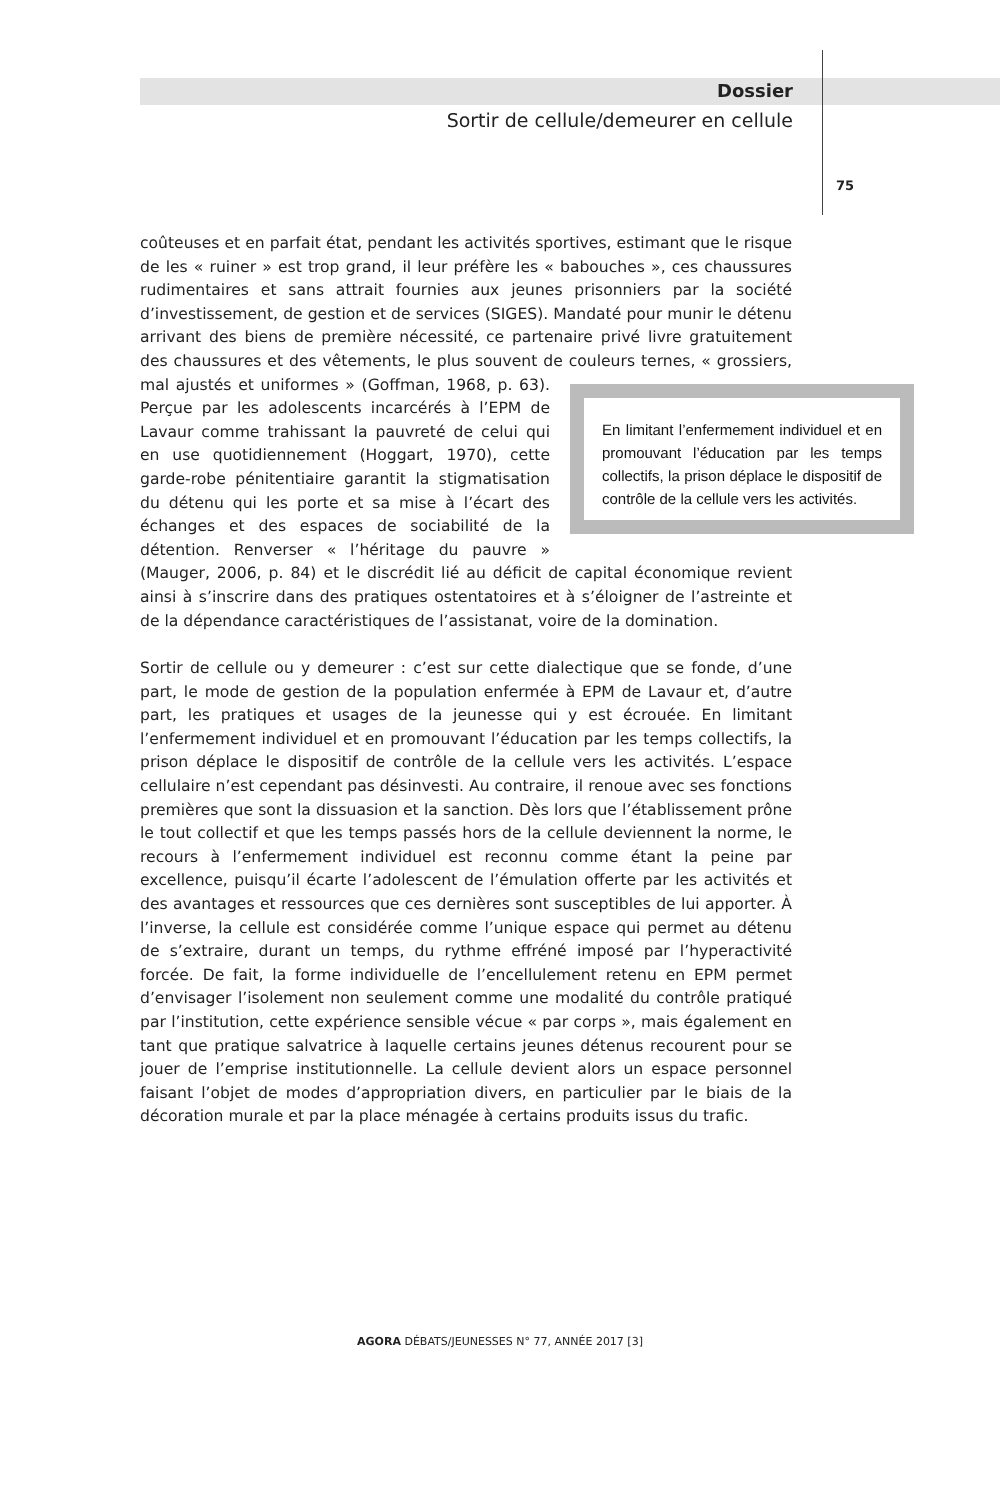Dossier
Sortir de cellule/demeurer en cellule
75
coûteuses et en parfait état, pendant les activités sportives, estimant que le risque de les « ruiner » est trop grand, il leur préfère les « babouches », ces chaussures rudimentaires et sans attrait fournies aux jeunes prisonniers par la société d’investissement, de gestion et de services (SIGES). Mandaté pour munir le détenu arrivant des biens de première nécessité, ce partenaire privé livre gratuitement des chaussures et des vêtements, le plus souvent de couleurs ternes, « grossiers, mal ajustés et uniformes » (Goffman, 1968, p. 63). En limitant l’enfermement individuel et en promouvant l’éducation par les temps collectifs, la prison déplace le dispositif de contrôle de la cellule vers les activités. Perçue par les adolescents incarcérés à l’EPM de Lavaur comme trahissant la pauvreté de celui qui en use quotidiennement (Hoggart, 1970), cette garde-robe pénitentiaire garantit la stigmatisation du détenu qui les porte et sa mise à l’écart des échanges et des espaces de sociabilité de la détention. Renverser « l’héritage du pauvre » (Mauger, 2006, p. 84) et le discrédit lié au déficit de capital économique revient ainsi à s’inscrire dans des pratiques ostentatoires et à s’éloigner de l’astreinte et de la dépendance caractéristiques de l’assistanat, voire de la domination.
Sortir de cellule ou y demeurer : c’est sur cette dialectique que se fonde, d’une part, le mode de gestion de la population enfermée à EPM de Lavaur et, d’autre part, les pratiques et usages de la jeunesse qui y est écrouée. En limitant l’enfermement individuel et en promouvant l’éducation par les temps collectifs, la prison déplace le dispositif de contrôle de la cellule vers les activités. L’espace cellulaire n’est cependant pas désinvesti. Au contraire, il renoue avec ses fonctions premières que sont la dissuasion et la sanction. Dès lors que l’établissement prône le tout collectif et que les temps passés hors de la cellule deviennent la norme, le recours à l’enfermement individuel est reconnu comme étant la peine par excellence, puisqu’il écarte l’adolescent de l’émulation offerte par les activités et des avantages et ressources que ces dernières sont susceptibles de lui apporter. À l’inverse, la cellule est considérée comme l’unique espace qui permet au détenu de s’extraire, durant un temps, du rythme effréné imposé par l’hyperactivité forcée. De fait, la forme individuelle de l’encellulement retenu en EPM permet d’envisager l’isolement non seulement comme une modalité du contrôle pratiqué par l’institution, cette expérience sensible vécue « par corps », mais également en tant que pratique salvatrice à laquelle certains jeunes détenus recourent pour se jouer de l’emprise institutionnelle. La cellule devient alors un espace personnel faisant l’objet de modes d’appropriation divers, en particulier par le biais de la décoration murale et par la place ménagée à certains produits issus du trafic.
AGORA DÉBATS/JEUNESSES N° 77, ANNÉE 2017 [3]